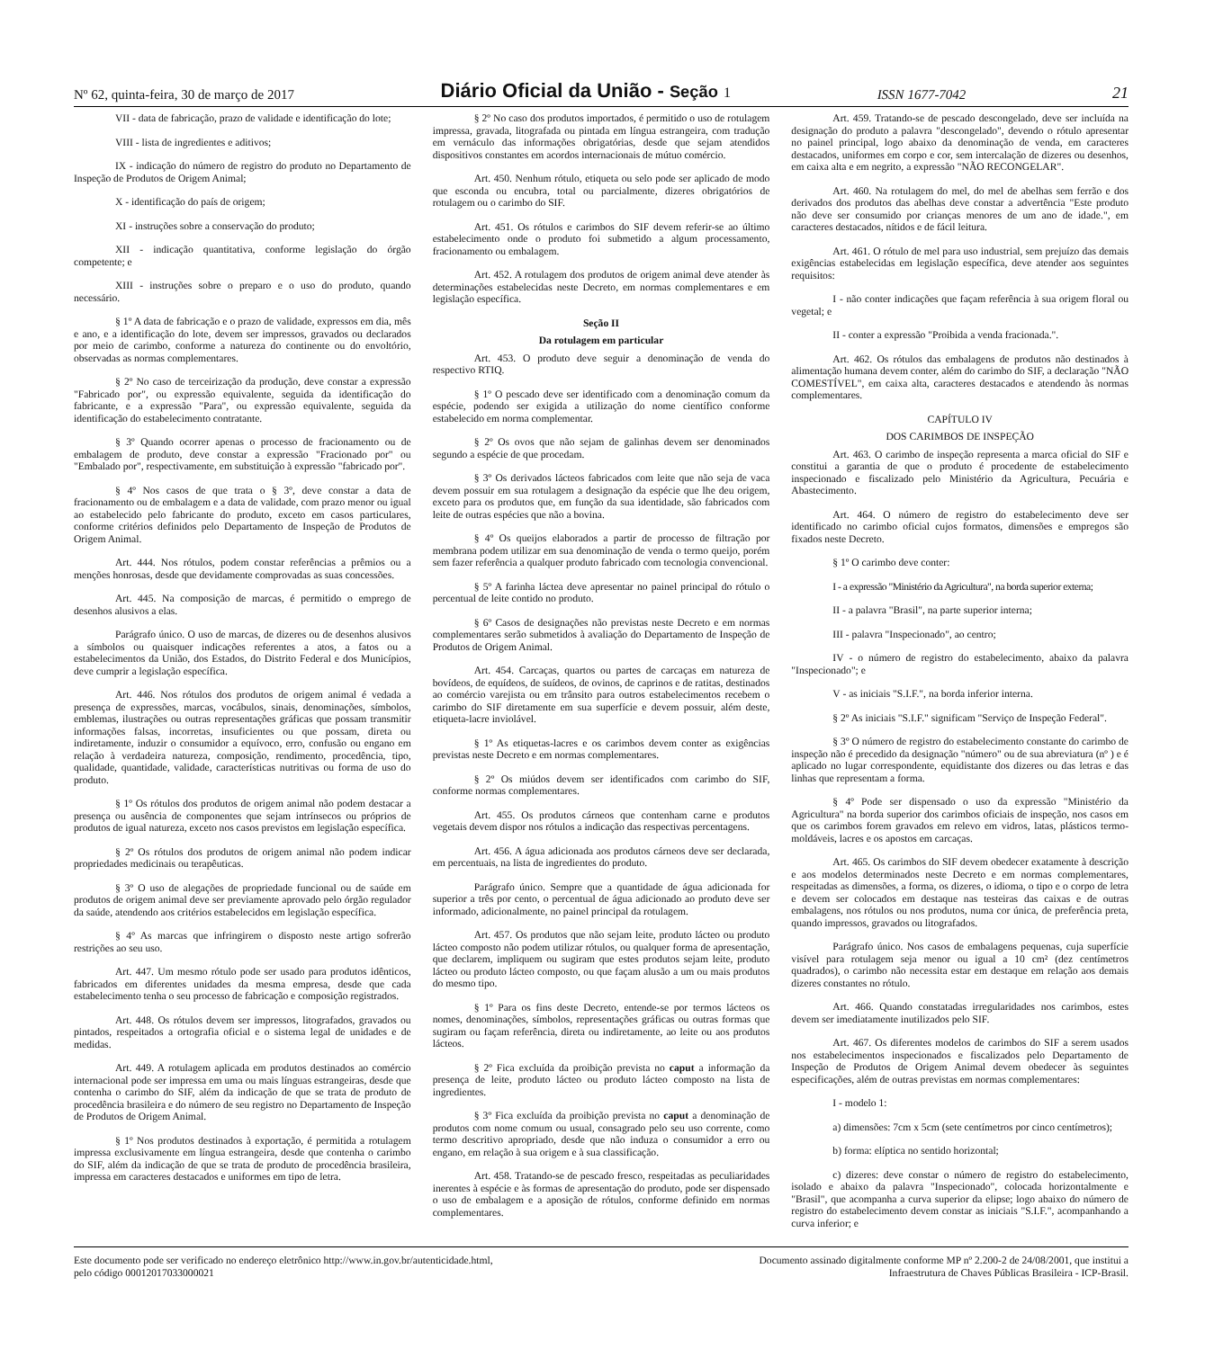Nº 62, quinta-feira, 30 de março de 2017 Diário Oficial da União - Seção 1 ISSN 1677-7042 21
VII - data de fabricação, prazo de validade e identificação do lote;
VIII - lista de ingredientes e aditivos;
IX - indicação do número de registro do produto no Departamento de Inspeção de Produtos de Origem Animal;
X - identificação do país de origem;
XI - instruções sobre a conservação do produto;
XII - indicação quantitativa, conforme legislação do órgão competente; e
XIII - instruções sobre o preparo e o uso do produto, quando necessário.
§ 1º A data de fabricação e o prazo de validade, expressos em dia, mês e ano, e a identificação do lote, devem ser impressos, gravados ou declarados por meio de carimbo, conforme a natureza do continente ou do envoltório, observadas as normas complementares.
§ 2º No caso de terceirização da produção, deve constar a expressão "Fabricado por", ou expressão equivalente, seguida da identificação do fabricante, e a expressão "Para", ou expressão equivalente, seguida da identificação do estabelecimento contratante.
§ 3º Quando ocorrer apenas o processo de fracionamento ou de embalagem de produto, deve constar a expressão "Fracionado por" ou "Embalado por", respectivamente, em substituição à expressão "fabricado por".
§ 4º Nos casos de que trata o § 3º, deve constar a data de fracionamento ou de embalagem e a data de validade, com prazo menor ou igual ao estabelecido pelo fabricante do produto, exceto em casos particulares, conforme critérios definidos pelo Departamento de Inspeção de Produtos de Origem Animal.
Art. 444. Nos rótulos, podem constar referências a prêmios ou a menções honrosas, desde que devidamente comprovadas as suas concessões.
Art. 445. Na composição de marcas, é permitido o emprego de desenhos alusivos a elas.
Parágrafo único. O uso de marcas, de dizeres ou de desenhos alusivos a símbolos ou quaisquer indicações referentes a atos, a fatos ou a estabelecimentos da União, dos Estados, do Distrito Federal e dos Municípios, deve cumprir a legislação específica.
Art. 446. Nos rótulos dos produtos de origem animal é vedada a presença de expressões, marcas, vocábulos, sinais, denominações, símbolos, emblemas, ilustrações ou outras representações gráficas que possam transmitir informações falsas, incorretas, insuficientes ou que possam, direta ou indiretamente, induzir o consumidor a equívoco, erro, confusão ou engano em relação à verdadeira natureza, composição, rendimento, procedência, tipo, qualidade, quantidade, validade, características nutritivas ou forma de uso do produto.
§ 1º Os rótulos dos produtos de origem animal não podem destacar a presença ou ausência de componentes que sejam intrínsecos ou próprios de produtos de igual natureza, exceto nos casos previstos em legislação específica.
§ 2º Os rótulos dos produtos de origem animal não podem indicar propriedades medicinais ou terapêuticas.
§ 3º O uso de alegações de propriedade funcional ou de saúde em produtos de origem animal deve ser previamente aprovado pelo órgão regulador da saúde, atendendo aos critérios estabelecidos em legislação específica.
§ 4º As marcas que infringirem o disposto neste artigo sofrerão restrições ao seu uso.
Art. 447. Um mesmo rótulo pode ser usado para produtos idênticos, fabricados em diferentes unidades da mesma empresa, desde que cada estabelecimento tenha o seu processo de fabricação e composição registrados.
Art. 448. Os rótulos devem ser impressos, litografados, gravados ou pintados, respeitados a ortografia oficial e o sistema legal de unidades e de medidas.
Art. 449. A rotulagem aplicada em produtos destinados ao comércio internacional pode ser impressa em uma ou mais línguas estrangeiras, desde que contenha o carimbo do SIF, além da indicação de que se trata de produto de procedência brasileira e do número de seu registro no Departamento de Inspeção de Produtos de Origem Animal.
§ 1º Nos produtos destinados à exportação, é permitida a rotulagem impressa exclusivamente em língua estrangeira, desde que contenha o carimbo do SIF, além da indicação de que se trata de produto de procedência brasileira, impressa em caracteres destacados e uniformes em tipo de letra.
§ 2º No caso dos produtos importados, é permitido o uso de rotulagem impressa, gravada, litografada ou pintada em língua estrangeira, com tradução em vernáculo das informações obrigatórias, desde que sejam atendidos dispositivos constantes em acordos internacionais de mútuo comércio.
Art. 450. Nenhum rótulo, etiqueta ou selo pode ser aplicado de modo que esconda ou encubra, total ou parcialmente, dizeres obrigatórios de rotulagem ou o carimbo do SIF.
Art. 451. Os rótulos e carimbos do SIF devem referir-se ao último estabelecimento onde o produto foi submetido a algum processamento, fracionamento ou embalagem.
Art. 452. A rotulagem dos produtos de origem animal deve atender às determinações estabelecidas neste Decreto, em normas complementares e em legislação específica.
Seção II
Da rotulagem em particular
Art. 453. O produto deve seguir a denominação de venda do respectivo RTIQ.
§ 1º O pescado deve ser identificado com a denominação comum da espécie, podendo ser exigida a utilização do nome científico conforme estabelecido em norma complementar.
§ 2º Os ovos que não sejam de galinhas devem ser denominados segundo a espécie de que procedam.
§ 3º Os derivados lácteos fabricados com leite que não seja de vaca devem possuir em sua rotulagem a designação da espécie que lhe deu origem, exceto para os produtos que, em função da sua identidade, são fabricados com leite de outras espécies que não a bovina.
§ 4º Os queijos elaborados a partir de processo de filtração por membrana podem utilizar em sua denominação de venda o termo queijo, porém sem fazer referência a qualquer produto fabricado com tecnologia convencional.
§ 5º A farinha láctea deve apresentar no painel principal do rótulo o percentual de leite contido no produto.
§ 6º Casos de designações não previstas neste Decreto e em normas complementares serão submetidos à avaliação do Departamento de Inspeção de Produtos de Origem Animal.
Art. 454. Carcaças, quartos ou partes de carcaças em natureza de bovídeos, de equídeos, de suídeos, de ovinos, de caprinos e de ratitas, destinados ao comércio varejista ou em trânsito para outros estabelecimentos recebem o carimbo do SIF diretamente em sua superfície e devem possuir, além deste, etiqueta-lacre inviolável.
§ 1º As etiquetas-lacres e os carimbos devem conter as exigências previstas neste Decreto e em normas complementares.
§ 2º Os miúdos devem ser identificados com carimbo do SIF, conforme normas complementares.
Art. 455. Os produtos cárneos que contenham carne e produtos vegetais devem dispor nos rótulos a indicação das respectivas percentagens.
Art. 456. A água adicionada aos produtos cárneos deve ser declarada, em percentuais, na lista de ingredientes do produto.
Parágrafo único. Sempre que a quantidade de água adicionada for superior a três por cento, o percentual de água adicionado ao produto deve ser informado, adicionalmente, no painel principal da rotulagem.
Art. 457. Os produtos que não sejam leite, produto lácteo ou produto lácteo composto não podem utilizar rótulos, ou qualquer forma de apresentação, que declarem, impliquem ou sugiram que estes produtos sejam leite, produto lácteo ou produto lácteo composto, ou que façam alusão a um ou mais produtos do mesmo tipo.
§ 1º Para os fins deste Decreto, entende-se por termos lácteos os nomes, denominações, símbolos, representações gráficas ou outras formas que sugiram ou façam referência, direta ou indiretamente, ao leite ou aos produtos lácteos.
§ 2º Fica excluída da proibição prevista no caput a informação da presença de leite, produto lácteo ou produto lácteo composto na lista de ingredientes.
§ 3º Fica excluída da proibição prevista no caput a denominação de produtos com nome comum ou usual, consagrado pelo seu uso corrente, como termo descritivo apropriado, desde que não induza o consumidor a erro ou engano, em relação à sua origem e à sua classificação.
Art. 458. Tratando-se de pescado fresco, respeitadas as peculiaridades inerentes à espécie e às formas de apresentação do produto, pode ser dispensado o uso de embalagem e a aposição de rótulos, conforme definido em normas complementares.
Art. 459. Tratando-se de pescado descongelado, deve ser incluída na designação do produto a palavra "descongelado", devendo o rótulo apresentar no painel principal, logo abaixo da denominação de venda, em caracteres destacados, uniformes em corpo e cor, sem intercalação de dizeres ou desenhos, em caixa alta e em negrito, a expressão "NÃO RECONGELAR".
Art. 460. Na rotulagem do mel, do mel de abelhas sem ferrão e dos derivados dos produtos das abelhas deve constar a advertência "Este produto não deve ser consumido por crianças menores de um ano de idade.", em caracteres destacados, nítidos e de fácil leitura.
Art. 461. O rótulo de mel para uso industrial, sem prejuízo das demais exigências estabelecidas em legislação específica, deve atender aos seguintes requisitos:
I - não conter indicações que façam referência à sua origem floral ou vegetal; e
II - conter a expressão "Proibida a venda fracionada.".
Art. 462. Os rótulos das embalagens de produtos não destinados à alimentação humana devem conter, além do carimbo do SIF, a declaração "NÃO COMESTÍVEL", em caixa alta, caracteres destacados e atendendo às normas complementares.
CAPÍTULO IV
DOS CARIMBOS DE INSPEÇÃO
Art. 463. O carimbo de inspeção representa a marca oficial do SIF e constitui a garantia de que o produto é procedente de estabelecimento inspecionado e fiscalizado pelo Ministério da Agricultura, Pecuária e Abastecimento.
Art. 464. O número de registro do estabelecimento deve ser identificado no carimbo oficial cujos formatos, dimensões e empregos são fixados neste Decreto.
§ 1º O carimbo deve conter:
I - a expressão "Ministério da Agricultura", na borda superior externa;
II - a palavra "Brasil", na parte superior interna;
III - palavra "Inspecionado", ao centro;
IV - o número de registro do estabelecimento, abaixo da palavra "Inspecionado"; e
V - as iniciais "S.I.F.", na borda inferior interna.
§ 2º As iniciais "S.I.F." significam "Serviço de Inspeção Federal".
§ 3º O número de registro do estabelecimento constante do carimbo de inspeção não é precedido da designação "número" ou de sua abreviatura (nº ) e é aplicado no lugar correspondente, equidistante dos dizeres ou das letras e das linhas que representam a forma.
§ 4º Pode ser dispensado o uso da expressão "Ministério da Agricultura" na borda superior dos carimbos oficiais de inspeção, nos casos em que os carimbos forem gravados em relevo em vidros, latas, plásticos termo-moldáveis, lacres e os apostos em carcaças.
Art. 465. Os carimbos do SIF devem obedecer exatamente à descrição e aos modelos determinados neste Decreto e em normas complementares, respeitadas as dimensões, a forma, os dizeres, o idioma, o tipo e o corpo de letra e devem ser colocados em destaque nas testeiras das caixas e de outras embalagens, nos rótulos ou nos produtos, numa cor única, de preferência preta, quando impressos, gravados ou litografados.
Parágrafo único. Nos casos de embalagens pequenas, cuja superfície visível para rotulagem seja menor ou igual a 10 cm² (dez centímetros quadrados), o carimbo não necessita estar em destaque em relação aos demais dizeres constantes no rótulo.
Art. 466. Quando constatadas irregularidades nos carimbos, estes devem ser imediatamente inutilizados pelo SIF.
Art. 467. Os diferentes modelos de carimbos do SIF a serem usados nos estabelecimentos inspecionados e fiscalizados pelo Departamento de Inspeção de Produtos de Origem Animal devem obedecer às seguintes especificações, além de outras previstas em normas complementares:
I - modelo 1:
a) dimensões: 7cm x 5cm (sete centímetros por cinco centímetros);
b) forma: elíptica no sentido horizontal;
c) dizeres: deve constar o número de registro do estabelecimento, isolado e abaixo da palavra "Inspecionado", colocada horizontalmente e "Brasil", que acompanha a curva superior da elipse; logo abaixo do número de registro do estabelecimento devem constar as iniciais "S.I.F.", acompanhando a curva inferior; e
Este documento pode ser verificado no endereço eletrônico http://www.in.gov.br/autenticidade.html,
pelo código 00012017033000021
Documento assinado digitalmente conforme MP nº 2.200-2 de 24/08/2001, que institui a
Infraestrutura de Chaves Públicas Brasileira - ICP-Brasil.